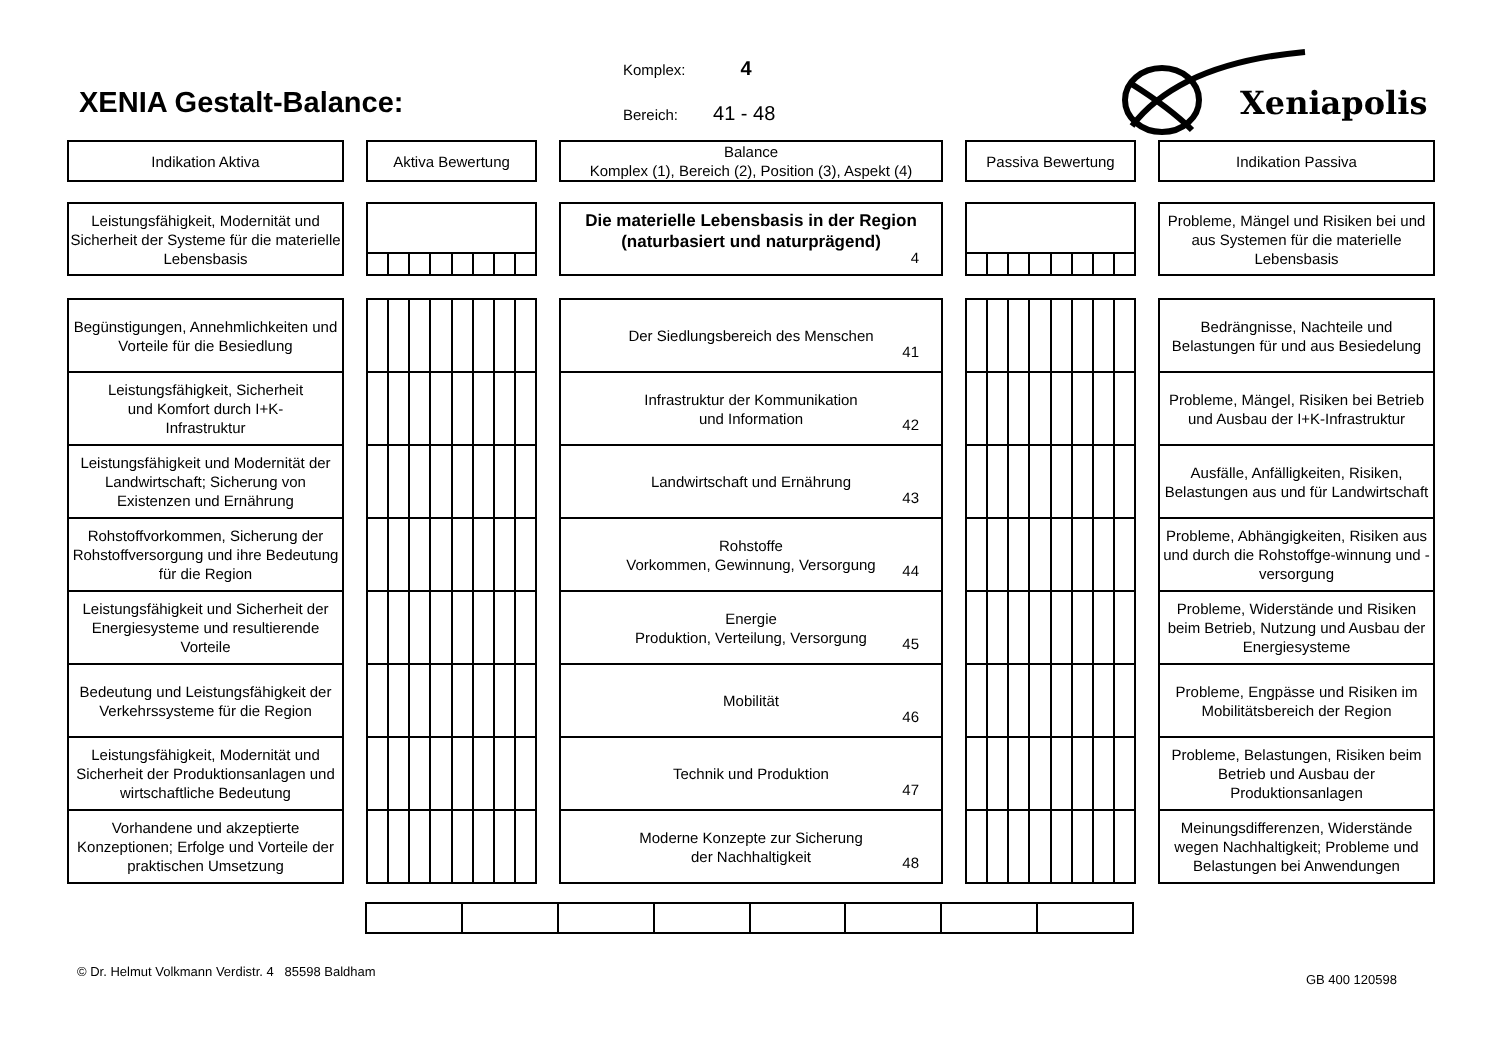XENIA Gestalt-Balance:
Komplex: 4
Bereich: 41 - 48
Xeniapolis
Indikation Aktiva Aktiva Bewertung Balance
Komplex (1), Bereich (2), Position (3), Aspekt (4)
Passiva Bewertung Indikation Passiva
Leistungsfähigkeit, Modernität und Sicherheit der Systeme für die materielle Lebensbasis
Die materielle Lebensbasis in der Region
(naturbasiert und naturprägend)
4
Probleme, Mängel und Risiken bei und aus Systemen für die materielle Lebensbasis
Begünstigungen, Annehmlichkeiten und Vorteile für die Besiedlung
Der Siedlungsbereich des Menschen
41
Bedrängnisse, Nachteile und Belastungen für und aus Besiedelung
Leistungsfähigkeit, Sicherheit
und Komfort durch I+K-
Infrastruktur
Infrastruktur der Kommunikation
und Information
42
Probleme, Mängel, Risiken bei Betrieb und Ausbau der I+K-Infrastruktur
Leistungsfähigkeit und Modernität der Landwirtschaft; Sicherung von Existenzen und Ernährung
Landwirtschaft und Ernährung
43
Ausfälle, Anfälligkeiten, Risiken, Belastungen aus und für Landwirtschaft
Rohstoffvorkommen, Sicherung der Rohstoffversorgung und ihre Bedeutung für die Region
Rohstoffe
Vorkommen, Gewinnung, Versorgung
44
Probleme, Abhängigkeiten, Risiken aus und durch die Rohstoffge-winnung und -versorgung
Leistungsfähigkeit und Sicherheit der Energiesysteme und resultierende Vorteile
Energie
Produktion, Verteilung, Versorgung
45
Probleme, Widerstände und Risiken beim Betrieb, Nutzung und Ausbau der Energiesysteme
Bedeutung und Leistungsfähigkeit der Verkehrssysteme für die Region
Mobilität
46
Probleme, Engpässe und Risiken im Mobilitätsbereich der Region
Leistungsfähigkeit, Modernität und Sicherheit der Produktionsanlagen und wirtschaftliche Bedeutung
Technik und Produktion
47
Probleme, Belastungen, Risiken beim Betrieb und Ausbau der Produktionsanlagen
Vorhandene und akzeptierte Konzeptionen; Erfolge und Vorteile der praktischen Umsetzung
Moderne Konzepte zur Sicherung
der Nachhaltigkeit
48
Meinungsdifferenzen, Widerstände wegen Nachhaltigkeit; Probleme und Belastungen bei Anwendungen
© Dr. Helmut Volkmann Verdistr. 4 85598 Baldham GB 400 120598